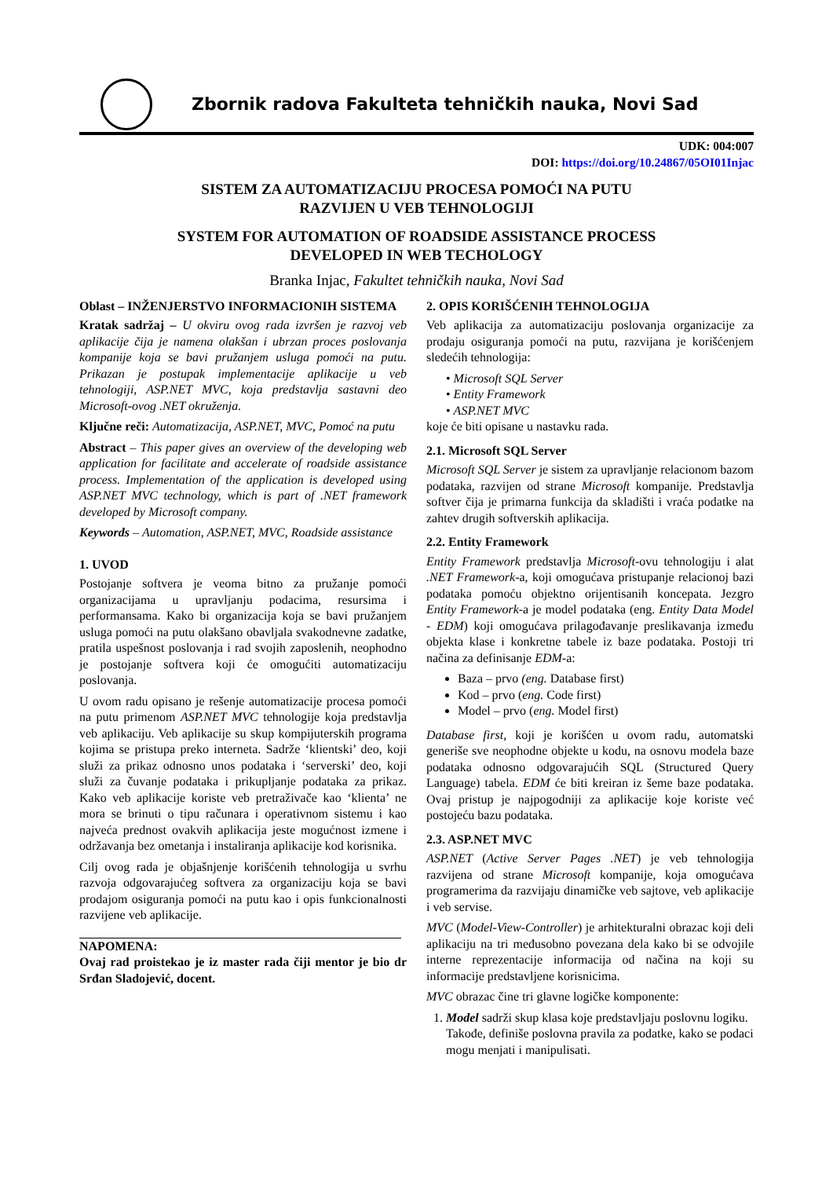Zbornik radova Fakulteta tehničkih nauka, Novi Sad
UDK: 004:007
DOI: https://doi.org/10.24867/05OI01Injac
SISTEM ZA AUTOMATIZACIJU PROCESA POMOĆI NA PUTU
RAZVIJEN U VEB TEHNOLOGIJI
SYSTEM FOR AUTOMATION OF ROADSIDE ASSISTANCE PROCESS
DEVELOPED IN WEB TECHOLOGY
Branka Injac, Fakultet tehničkih nauka, Novi Sad
Oblast – INŽENJERSTVO INFORMACIONIH SISTEMA
Kratak sadržaj – U okviru ovog rada izvršen je razvoj veb aplikacije čija je namena olakšan i ubrzan proces poslovanja kompanije koja se bavi pružanjem usluga pomoći na putu. Prikazan je postupak implementacije aplikacije u veb tehnologiji, ASP.NET MVC, koja predstavlja sastavni deo Microsoft-ovog .NET okruženja.
Ključne reči: Automatizacija, ASP.NET, MVC, Pomoć na putu
Abstract – This paper gives an overview of the developing web application for facilitate and accelerate of roadside assistance process. Implementation of the application is developed using ASP.NET MVC technology, which is part of .NET framework developed by Microsoft company.
Keywords – Automation, ASP.NET, MVC, Roadside assistance
1. UVOD
Postojanje softvera je veoma bitno za pružanje pomoći organizacijama u upravljanju podacima, resursima i performansama. Kako bi organizacija koja se bavi pružanjem usluga pomoći na putu olakšano obavljala svakodnevne zadatke, pratila uspešnost poslovanja i rad svojih zaposlenih, neophodno je postojanje softvera koji će omogućiti automatizaciju poslovanja.
U ovom radu opisano je rešenje automatizacije procesa pomoći na putu primenom ASP.NET MVC tehnologije koja predstavlja veb aplikaciju. Veb aplikacije su skup kompijuterskih programa kojima se pristupa preko interneta. Sadrže ‘klientski’ deo, koji služi za prikaz odnosno unos podataka i ‘serverski’ deo, koji služi za čuvanje podataka i prikupljanje podataka za prikaz. Kako veb aplikacije koriste veb pretraživače kao ‘klienta’ ne mora se brinuti o tipu računara i operativnom sistemu i kao najveća prednost ovakvih aplikacija jeste mogućnost izmene i održavanja bez ometanja i instaliranja aplikacije kod korisnika.
Cilj ovog rada je objašnjenje korišćenih tehnologija u svrhu razvoja odgovarajućeg softvera za organizaciju koja se bavi prodajom osiguranja pomoći na putu kao i opis funkcionalnosti razvijene veb aplikacije.
NAPOMENA:
Ovaj rad proistekao je iz master rada čiji mentor je bio dr Srđan Sladojević, docent.
2. OPIS KORIŠĆENIH TEHNOLOGIJA
Veb aplikacija za automatizaciju poslovanja organizacije za prodaju osiguranja pomoći na putu, razvijana je korišćenjem sledećih tehnologija:
• Microsoft SQL Server
• Entity Framework
• ASP.NET MVC
koje će biti opisane u nastavku rada.
2.1. Microsoft SQL Server
Microsoft SQL Server je sistem za upravljanje relacionom bazom podataka, razvijen od strane Microsoft kompanije. Predstavlja softver čija je primarna funkcija da skladišti i vraća podatke na zahtev drugih softverskih aplikacija.
2.2. Entity Framework
Entity Framework predstavlja Microsoft-ovu tehnologiju i alat .NET Framework-a, koji omogućava pristupanje relacionoj bazi podataka pomoću objektno orijentisanih koncepata. Jezgro Entity Framework-a je model podataka (eng. Entity Data Model - EDM) koji omogućava prilagođavanje preslikavanja između objekta klase i konkretne tabele iz baze podataka. Postoji tri načina za definisanje EDM-a:
Baza – prvo (eng. Database first)
Kod – prvo (eng. Code first)
Model – prvo (eng. Model first)
Database first, koji je korišćen u ovom radu, automatski generiše sve neophodne objekte u kodu, na osnovu modela baze podataka odnosno odgovarajućih SQL (Structured Query Language) tabela. EDM će biti kreiran iz šeme baze podataka. Ovaj pristup je najpogodniji za aplikacije koje koriste već postojeću bazu podataka.
2.3. ASP.NET MVC
ASP.NET (Active Server Pages .NET) je veb tehnologija razvijena od strane Microsoft kompanije, koja omogućava programerima da razvijaju dinamičke veb sajtove, veb aplikacije i veb servise.
MVC (Model-View-Controller) je arhitekturalni obrazac koji deli aplikaciju na tri međusobno povezana dela kako bi se odvojile interne reprezentacije informacija od načina na koji su informacije predstavljene korisnicima.
MVC obrazac čine tri glavne logičke komponente:
1. Model sadrži skup klasa koje predstavljaju poslovnu logiku. Takođe, definiše poslovna pravila za podatke, kako se podaci mogu menjati i manipulisati.